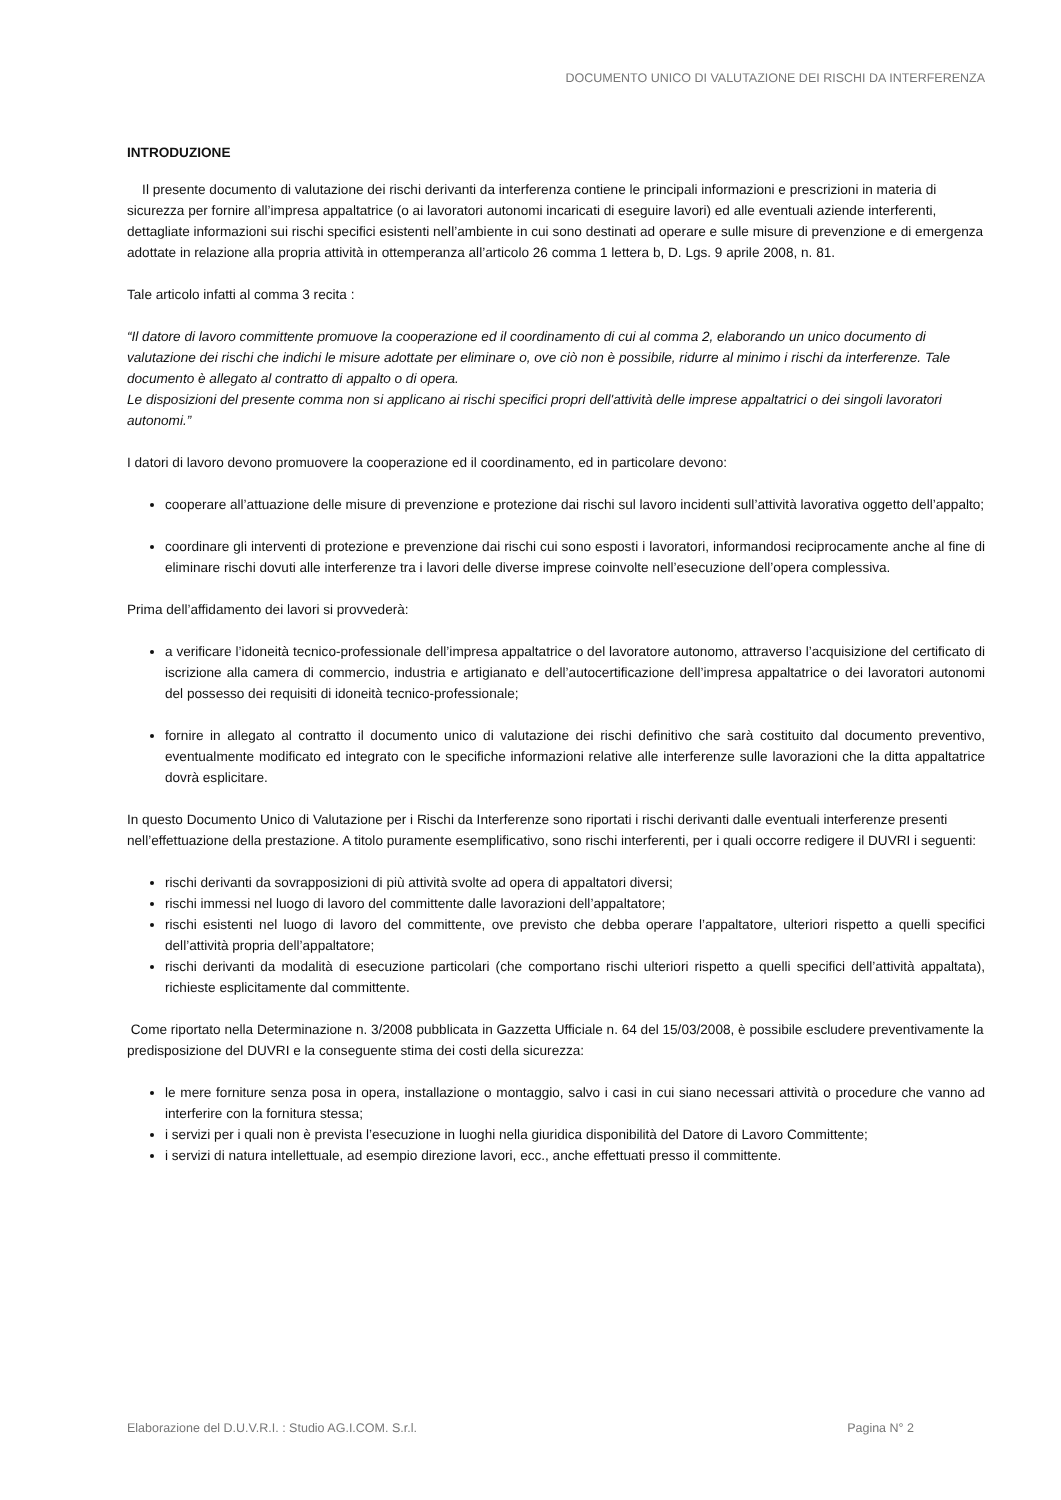DOCUMENTO UNICO DI VALUTAZIONE DEI RISCHI DA INTERFERENZA
INTRODUZIONE
Il presente documento di valutazione dei rischi derivanti da interferenza contiene le principali informazioni e prescrizioni in materia di sicurezza per fornire all’impresa appaltatrice (o ai lavoratori autonomi incaricati di eseguire lavori) ed alle eventuali aziende interferenti, dettagliate informazioni sui rischi specifici esistenti nell’ambiente in cui sono destinati ad operare e sulle misure di prevenzione e di emergenza adottate in relazione alla propria attività in ottemperanza all’articolo 26 comma 1 lettera b, D. Lgs. 9 aprile 2008, n. 81.
Tale articolo infatti al comma 3 recita :
“Il datore di lavoro committente promuove la cooperazione ed il coordinamento di cui al comma 2, elaborando un unico documento di valutazione dei rischi che indichi le misure adottate per eliminare o, ove ciò non è possibile, ridurre al minimo i rischi da interferenze. Tale documento è allegato al contratto di appalto o di opera.
Le disposizioni del presente comma non si applicano ai rischi specifici propri dell'attività delle imprese appaltatrici o dei singoli lavoratori autonomi.”
I datori di lavoro devono promuovere la cooperazione ed il coordinamento, ed in particolare devono:
cooperare all’attuazione delle misure di prevenzione e protezione dai rischi sul lavoro incidenti sull’attività lavorativa oggetto dell’appalto;
coordinare gli interventi di protezione e prevenzione dai rischi cui sono esposti i lavoratori, informandosi reciprocamente anche al fine di eliminare rischi dovuti alle interferenze tra i lavori delle diverse imprese coinvolte nell’esecuzione dell’opera complessiva.
Prima dell’affidamento dei lavori si provvederà:
a verificare l’idoneità tecnico-professionale dell’impresa appaltatrice o del lavoratore autonomo, attraverso l’acquisizione del certificato di iscrizione alla camera di commercio, industria e artigianato e dell’autocertificazione dell’impresa appaltatrice o dei lavoratori autonomi del possesso dei requisiti di idoneità tecnico-professionale;
fornire in allegato al contratto il documento unico di valutazione dei rischi definitivo che sarà costituito dal documento preventivo, eventualmente modificato ed integrato con le specifiche informazioni relative alle interferenze sulle lavorazioni che la ditta appaltatrice dovrà esplicitare.
In questo Documento Unico di Valutazione per i Rischi da Interferenze sono riportati i rischi derivanti dalle eventuali interferenze presenti nell’effettuazione della prestazione. A titolo puramente esemplificativo, sono rischi interferenti, per i quali occorre redigere il DUVRI i seguenti:
rischi derivanti da sovrapposizioni di più attività svolte ad opera di appaltatori diversi;
rischi immessi nel luogo di lavoro del committente dalle lavorazioni dell’appaltatore;
rischi esistenti nel luogo di lavoro del committente, ove previsto che debba operare l’appaltatore, ulteriori rispetto a quelli specifici dell’attività propria dell’appaltatore;
rischi derivanti da modalità di esecuzione particolari (che comportano rischi ulteriori rispetto a quelli specifici dell’attività appaltata), richieste esplicitamente dal committente.
Come riportato nella Determinazione n. 3/2008 pubblicata in Gazzetta Ufficiale n. 64 del 15/03/2008, è possibile escludere preventivamente la predisposizione del DUVRI e la conseguente stima dei costi della sicurezza:
le mere forniture senza posa in opera, installazione o montaggio, salvo i casi in cui siano necessari attività o procedure che vanno ad interferire con la fornitura stessa;
i servizi per i quali non è prevista l’esecuzione in luoghi nella giuridica disponibilità del Datore di Lavoro Committente;
i servizi di natura intellettuale, ad esempio direzione lavori, ecc., anche effettuati presso il committente.
Elaborazione del D.U.V.R.I. : Studio AG.I.COM. S.r.l. Pagina N° 2